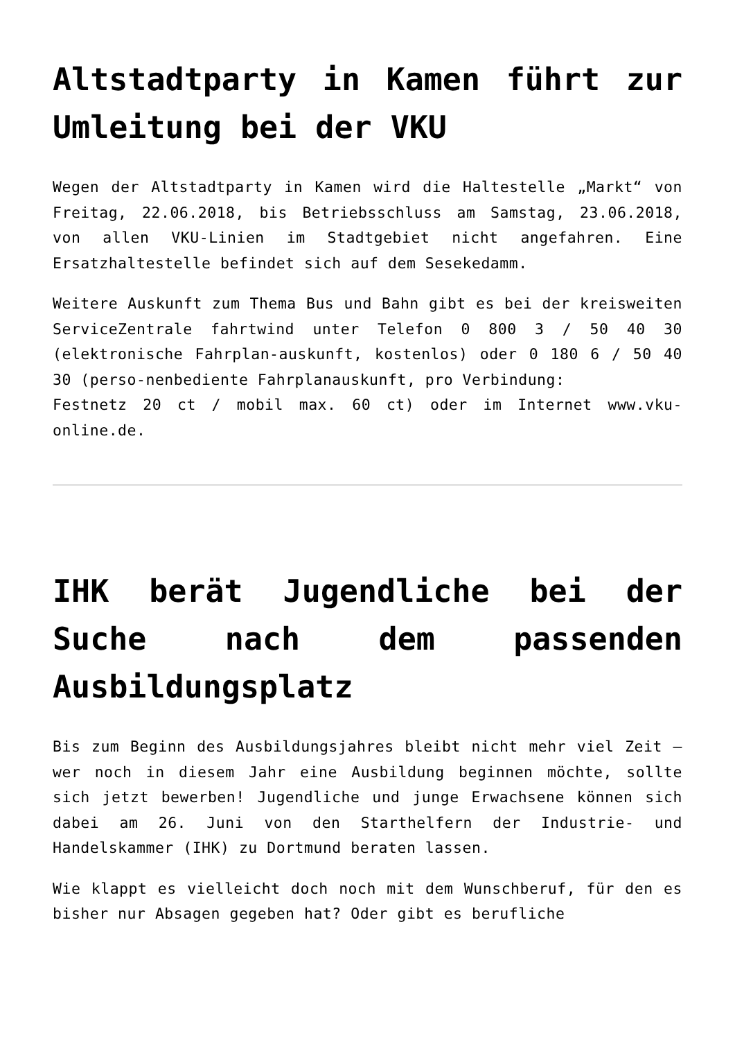Altstadtparty in Kamen führt zur Umleitung bei der VKU
Wegen der Altstadtparty in Kamen wird die Haltestelle „Markt“ von Freitag, 22.06.2018, bis Betriebsschluss am Samstag, 23.06.2018, von allen VKU-Linien im Stadtgebiet nicht angefahren. Eine Ersatzhaltestelle befindet sich auf dem Sesekedamm.
Weitere Auskunft zum Thema Bus und Bahn gibt es bei der kreisweiten ServiceZentrale fahrtwind unter Telefon 0 800 3 / 50 40 30 (elektronische Fahrplan-auskunft, kostenlos) oder 0 180 6 / 50 40 30 (perso-nenbediente Fahrplanauskunft, pro Verbindung:
Festnetz 20 ct / mobil max. 60 ct) oder im Internet www.vku-online.de.
IHK berät Jugendliche bei der Suche nach dem passenden Ausbildungsplatz
Bis zum Beginn des Ausbildungsjahres bleibt nicht mehr viel Zeit – wer noch in diesem Jahr eine Ausbildung beginnen möchte, sollte sich jetzt bewerben! Jugendliche und junge Erwachsene können sich dabei am 26. Juni von den Starthelfern der Industrie- und Handelskammer (IHK) zu Dortmund beraten lassen.
Wie klappt es vielleicht doch noch mit dem Wunschberuf, für den es bisher nur Absagen gegeben hat? Oder gibt es berufliche